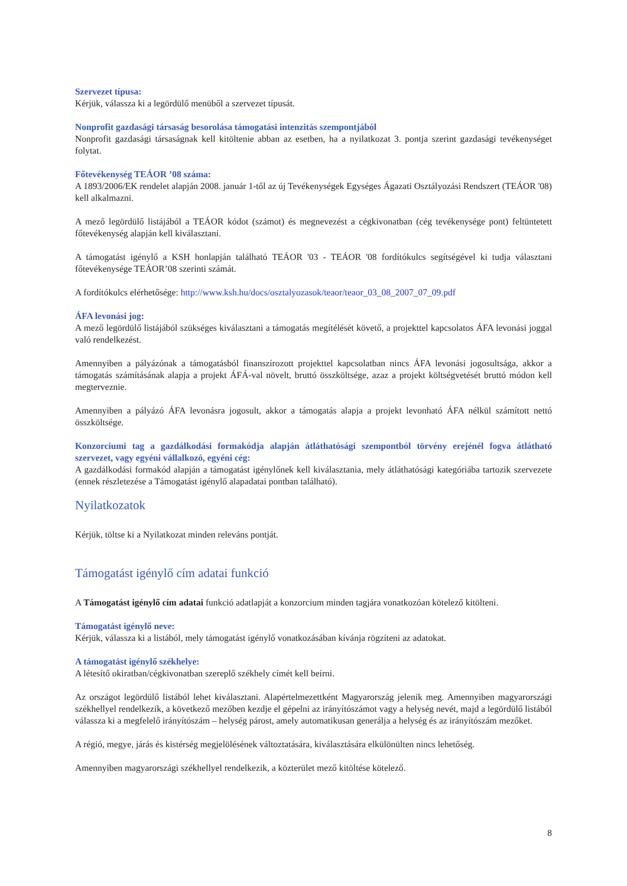Szervezet típusa:
Kérjük, válassza ki a legördülő menüből a szervezet típusát.
Nonprofit gazdasági társaság besorolása támogatási intenzitás szempontjából
Nonprofit gazdasági társaságnak kell kitöltenie abban az esetben, ha a nyilatkozat 3. pontja szerint gazdasági tevékenységet folytat.
Főtevékenység TEÁOR ’08 száma:
A 1893/2006/EK rendelet alapján 2008. január 1-től az új Tevékenységek Egységes Ágazati Osztályozási Rendszert (TEÁOR '08) kell alkalmazni.
A mező legördülő listájából a TEÁOR kódot (számot) és megnevezést a cégkivonatban (cég tevékenysége pont) feltüntetett főtevékenység alapján kell kiválasztani.
A támogatást igénylő a KSH honlapján található TEÁOR '03 - TEÁOR '08 fordítókulcs segítségével ki tudja választani főtevékenysége TEÁOR’08 szerinti számát.
A fordítókulcs elérhetősége: http://www.ksh.hu/docs/osztalyozasok/teaor/teaor_03_08_2007_07_09.pdf
ÁFA levonási jog:
A mező legördülő listájából szükséges kiválasztani a támogatás megítélését követő, a projekttel kapcsolatos ÁFA levonási joggal való rendelkezést.
Amennyiben a pályázónak a támogatásból finanszírozott projekttel kapcsolatban nincs ÁFA levonási jogosultsága, akkor a támogatás számításának alapja a projekt ÁFÁ-val növelt, bruttó összköltsége, azaz a projekt költségvetését bruttó módon kell megterveznie.
Amennyiben a pályázó ÁFA levonásra jogosult, akkor a támogatás alapja a projekt levonható ÁFA nélkül számított nettó összköltsége.
Konzorciumi tag a gazdálkodási formakódja alapján átláthatósági szempontból törvény erejénél fogva átlátható szervezet, vagy egyéni vállalkozó, egyéni cég:
A gazdálkodási formakód alapján a támogatást igénylőnek kell kiválasztania, mely átláthatósági kategóriába tartozik szervezete (ennek részletezése a Támogatást igénylő alapadatai pontban található).
Nyilatkozatok
Kérjük, töltse ki a Nyilatkozat minden releváns pontját.
Támogatást igénylő cím adatai funkció
A Támogatást igénylő cím adatai funkció adatlapját a konzorcium minden tagjára vonatkozóan kötelező kitölteni.
Támogatást igénylő neve:
Kérjük, válassza ki a listából, mely támogatást igénylő vonatkozásában kívánja rögzíteni az adatokat.
A támogatást igénylő székhelye:
A létesítő okiratban/cégkivonatban szereplő székhely címét kell beírni.
Az országot legördülő listából lehet kiválasztani. Alapértelmezettként Magyarország jelenik meg. Amennyiben magyarországi székhellyel rendelkezik, a következő mezőben kezdje el gépelni az irányítószámot vagy a helység nevét, majd a legördülő listából válassza ki a megfelelő irányítószám – helység párost, amely automatikusan generálja a helység és az irányítószám mezőket.
A régió, megye, járás és kistérség megjelölésének változtatására, kiválasztására elkülönülten nincs lehetőség.
Amennyiben magyarországi székhellyel rendelkezik, a közterület mező kitöltése kötelező.
8